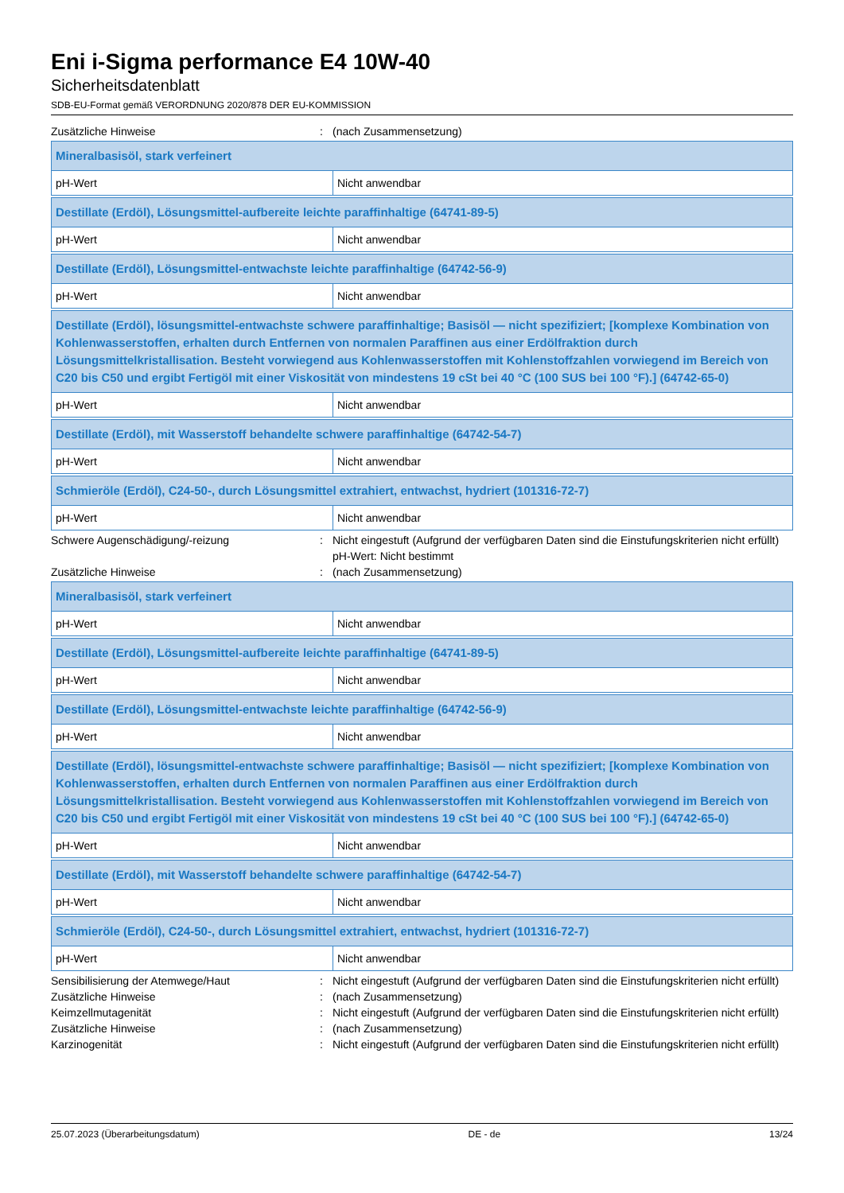Eni i-Sigma performance E4 10W-40
Sicherheitsdatenblatt
SDB-EU-Format gemäß VERORDNUNG 2020/878 DER EU-KOMMISSION
Zusätzliche Hinweise : (nach Zusammensetzung)
| Mineralbasisöl, stark verfeinert | |
| pH-Wert | Nicht anwendbar |
| Destillate (Erdöl), Lösungsmittel-aufbereite leichte paraffinhaltige (64741-89-5) | |
| pH-Wert | Nicht anwendbar |
| Destillate (Erdöl), Lösungsmittel-entwachste leichte paraffinhaltige (64742-56-9) | |
| pH-Wert | Nicht anwendbar |
| Destillate (Erdöl), lösungsmittel-entwachste schwere paraffinhaltige; Basisöl — nicht spezifiziert; [komplexe Kombination von Kohlenwasserstoffen, erhalten durch Entfernen von normalen Paraffinen aus einer Erdölfraktion durch Lösungsmittelkristallisation. Besteht vorwiegend aus Kohlenwasserstoffen mit Kohlenstoffzahlen vorwiegend im Bereich von C20 bis C50 und ergibt Fertigöl mit einer Viskosität von mindestens 19 cSt bei 40 °C (100 SUS bei 100 °F).] (64742-65-0) | |
| pH-Wert | Nicht anwendbar |
| Destillate (Erdöl), mit Wasserstoff behandelte schwere paraffinhaltige (64742-54-7) | |
| pH-Wert | Nicht anwendbar |
| Schmieröle (Erdöl), C24-50-, durch Lösungsmittel extrahiert, entwachst, hydriert (101316-72-7) | |
| pH-Wert | Nicht anwendbar |
Schwere Augenschädigung/-reizung : Nicht eingestuft (Aufgrund der verfügbaren Daten sind die Einstufungskriterien nicht erfüllt)
pH-Wert: Nicht bestimmt
Zusätzliche Hinweise : (nach Zusammensetzung)
| Mineralbasisöl, stark verfeinert | |
| pH-Wert | Nicht anwendbar |
| Destillate (Erdöl), Lösungsmittel-aufbereite leichte paraffinhaltige (64741-89-5) | |
| pH-Wert | Nicht anwendbar |
| Destillate (Erdöl), Lösungsmittel-entwachste leichte paraffinhaltige (64742-56-9) | |
| pH-Wert | Nicht anwendbar |
| Destillate (Erdöl), lösungsmittel-entwachste schwere paraffinhaltige; Basisöl — nicht spezifiziert; [komplexe Kombination von Kohlenwasserstoffen, erhalten durch Entfernen von normalen Paraffinen aus einer Erdölfraktion durch Lösungsmittelkristallisation. Besteht vorwiegend aus Kohlenwasserstoffen mit Kohlenstoffzahlen vorwiegend im Bereich von C20 bis C50 und ergibt Fertigöl mit einer Viskosität von mindestens 19 cSt bei 40 °C (100 SUS bei 100 °F).] (64742-65-0) | |
| pH-Wert | Nicht anwendbar |
| Destillate (Erdöl), mit Wasserstoff behandelte schwere paraffinhaltige (64742-54-7) | |
| pH-Wert | Nicht anwendbar |
| Schmieröle (Erdöl), C24-50-, durch Lösungsmittel extrahiert, entwachst, hydriert (101316-72-7) | |
| pH-Wert | Nicht anwendbar |
Sensibilisierung der Atemwege/Haut : Nicht eingestuft (Aufgrund der verfügbaren Daten sind die Einstufungskriterien nicht erfüllt)
Zusätzliche Hinweise : (nach Zusammensetzung)
Keimzellmutagenität : Nicht eingestuft (Aufgrund der verfügbaren Daten sind die Einstufungskriterien nicht erfüllt)
Zusätzliche Hinweise : (nach Zusammensetzung)
Karzinogenität : Nicht eingestuft (Aufgrund der verfügbaren Daten sind die Einstufungskriterien nicht erfüllt)
25.07.2023 (Überarbeitungsdatum) DE - de 13/24